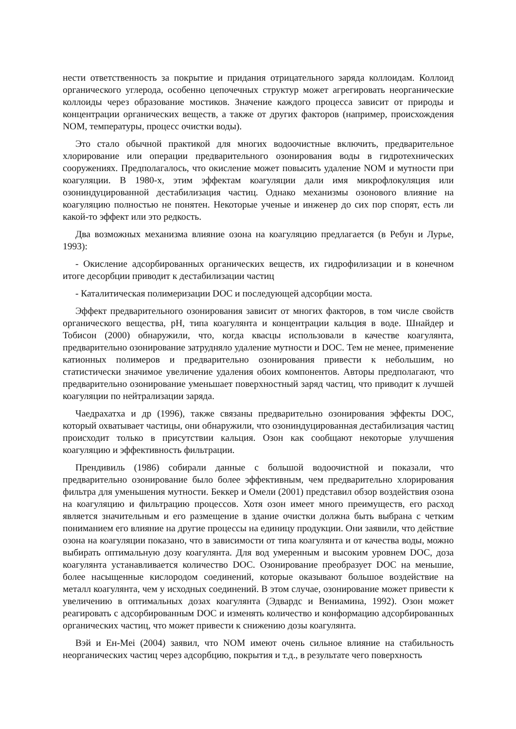нести ответственность за покрытие и придания отрицательного заряда коллоидам. Коллоид органического углерода, особенно цепочечных структур может агрегировать неорганические коллоиды через образование мостиков. Значение каждого процесса зависит от природы и концентрации органических веществ, а также от других факторов (например, происхождения NOM, температуры, процесс очистки воды).
Это стало обычной практикой для многих водоочистные включить, предварительное хлорирование или операции предварительного озонирования воды в гидротехнических сооружениях. Предполагалось, что окисление может повысить удаление NOM и мутности при коагуляции. В 1980-х, этим эффектам коагуляции дали имя микрофлокуляция или озониндуцированной дестабилизация частиц. Однако механизмы озонового влияние на коагуляцию полностью не понятен. Некоторые ученые и инженер до сих пор спорят, есть ли какой-то эффект или это редкость.
Два возможных механизма влияние озона на коагуляцию предлагается (в Ребун и Лурье, 1993):
- Окисление адсорбированных органических веществ, их гидрофилизации и в конечном итоге десорбции приводит к дестабилизации частиц
- Каталитическая полимеризации DOC и последующей адсорбции моста.
Эффект предварительного озонирования зависит от многих факторов, в том числе свойств органического вещества, pH, типа коагулянта и концентрации кальция в воде. Шнайдер и Тобисон (2000) обнаружили, что, когда квасцы использовали в качестве коагулянта, предварительно озонирование затрудняло удаление мутности и DOC. Тем не менее, применение катионных полимеров и предварительно озонирования привести к небольшим, но статистически значимое увеличение удаления обоих компонентов. Авторы предполагают, что предварительно озонирование уменьшает поверхностный заряд частиц, что приводит к лучшей коагуляции по нейтрализации заряда.
Чаедрахатха и др (1996), также связаны предварительно озонирования эффекты DOC, который охватывает частицы, они обнаружили, что озониндуцированная дестабилизация частиц происходит только в присутствии кальция. Озон как сообщают некоторые улучшения коагуляцию и эффективность фильтрации.
Прендивиль (1986) собирали данные с большой водоочистной и показали, что предварительно озонирование было более эффективным, чем предварительно хлорирования фильтра для уменьшения мутности. Беккер и Омели (2001) представил обзор воздействия озона на коагуляцию и фильтрацию процессов. Хотя озон имеет много преимуществ, его расход является значительным и его размещение в здание очистки должна быть выбрана с четким пониманием его влияние на другие процессы на единицу продукции. Они заявили, что действие озона на коагуляции показано, что в зависимости от типа коагулянта и от качества воды, можно выбирать оптимальную дозу коагулянта. Для вод умеренным и высоким уровнем DOC, доза коагулянта устанавливается количество DOC. Озонирование преобразует DOC на меньшие, более насыщенные кислородом соединений, которые оказывают большое воздействие на металл коагулянта, чем у исходных соединений. В этом случае, озонирование может привести к увеличению в оптимальных дозах коагулянта (Эдвардс и Вениамина, 1992). Озон может реагировать с адсорбированным DOC и изменять количество и конформацию адсорбированных органических частиц, что может привести к снижению дозы коагулянта.
Вэй и Ен-Меі (2004) заявил, что NOM имеют очень сильное влияние на стабильность неорганических частиц через адсорбцию, покрытия и т.д., в результате чего поверхность